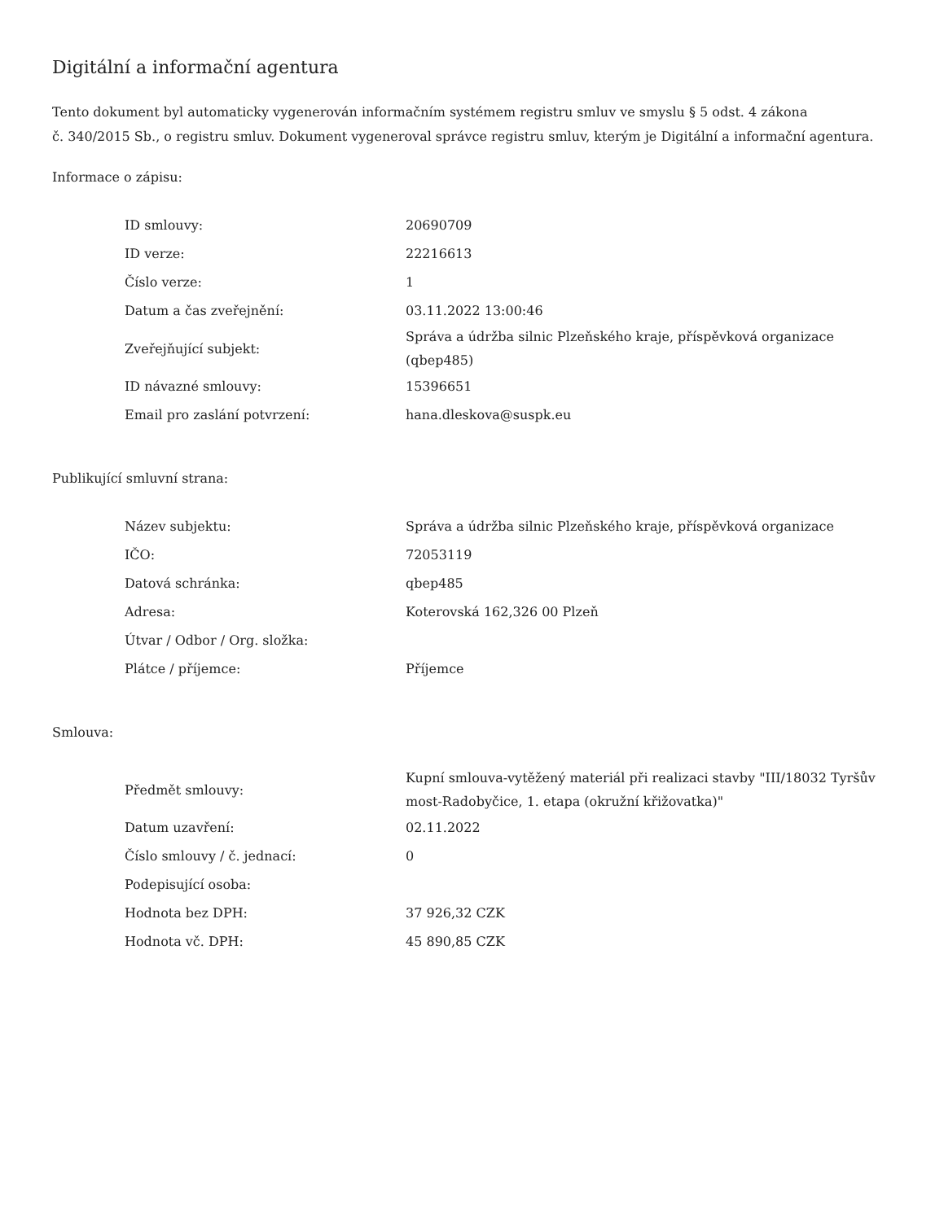Digitální a informační agentura
Tento dokument byl automaticky vygenerován informačním systémem registru smluv ve smyslu § 5 odst. 4 zákona
č. 340/2015 Sb., o registru smluv. Dokument vygeneroval správce registru smluv, kterým je Digitální a informační agentura.
Informace o zápisu:
| ID smlouvy: | 20690709 |
| ID verze: | 22216613 |
| Číslo verze: | 1 |
| Datum a čas zveřejnění: | 03.11.2022 13:00:46 |
| Zveřejňující subjekt: | Správa a údržba silnic Plzeňského kraje, příspěvková organizace (qbep485) |
| ID návazné smlouvy: | 15396651 |
| Email pro zaslání potvrzení: | hana.dleskova@suspk.eu |
Publikující smluvní strana:
| Název subjektu: | Správa a údržba silnic Plzeňského kraje, příspěvková organizace |
| IČO: | 72053119 |
| Datová schránka: | qbep485 |
| Adresa: | Koterovská 162,326 00 Plzeň |
| Útvar / Odbor / Org. složka: | |
| Plátce / příjemce: | Příjemce |
Smlouva:
| Předmět smlouvy: | Kupní smlouva-vytěžený materiál při realizaci stavby "III/18032 Tyršův most-Radobyčice, 1. etapa (okružní křižovatka)" |
| Datum uzavření: | 02.11.2022 |
| Číslo smlouvy / č. jednací: | 0 |
| Podepisující osoba: | |
| Hodnota bez DPH: | 37 926,32 CZK |
| Hodnota vč. DPH: | 45 890,85 CZK |